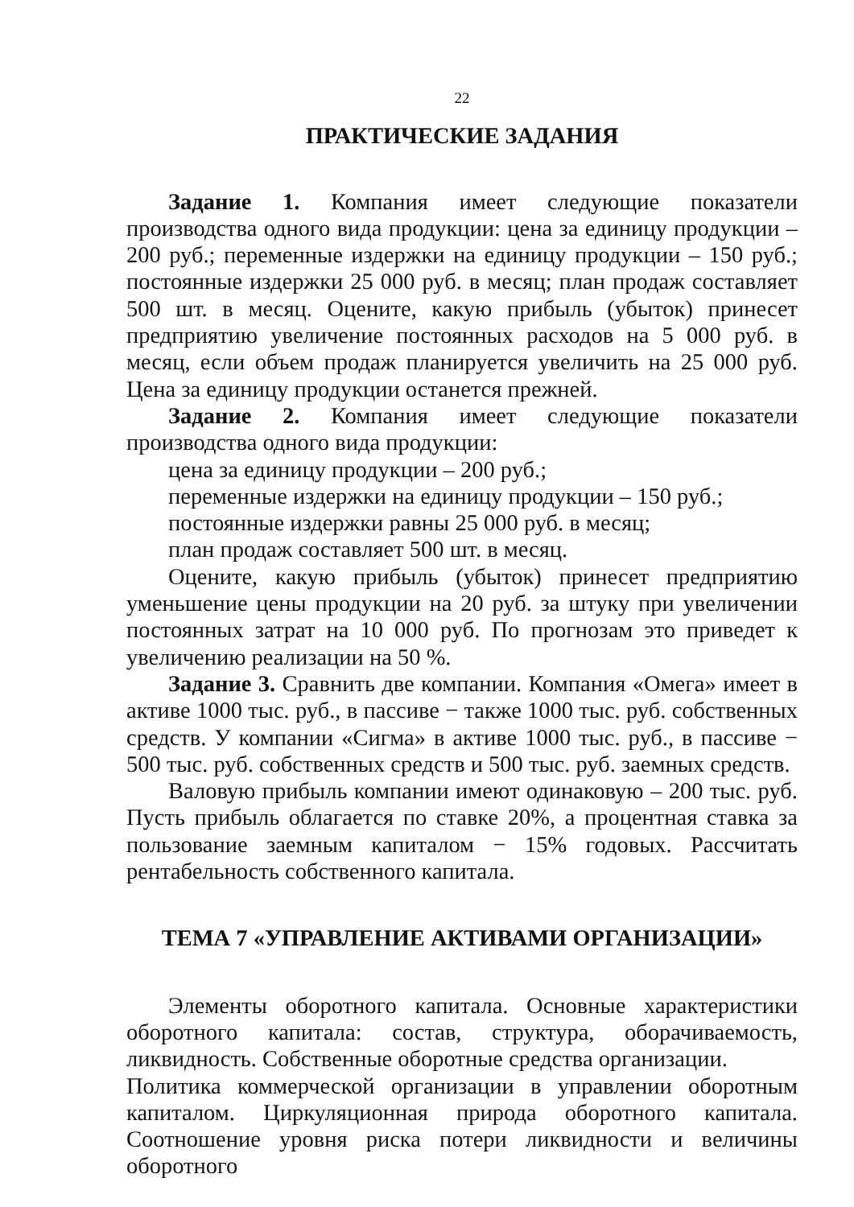22
ПРАКТИЧЕСКИЕ ЗАДАНИЯ
Задание 1. Компания имеет следующие показатели производства одного вида продукции: цена за единицу продукции – 200 руб.; переменные издержки на единицу продукции – 150 руб.; постоянные издержки 25 000 руб. в месяц; план продаж составляет 500 шт. в месяц. Оцените, какую прибыль (убыток) принесет предприятию увеличение постоянных расходов на 5 000 руб. в месяц, если объем продаж планируется увеличить на 25 000 руб. Цена за единицу продукции останется прежней.
Задание 2. Компания имеет следующие показатели производства одного вида продукции:
цена за единицу продукции – 200 руб.;
переменные издержки на единицу продукции – 150 руб.;
постоянные издержки равны 25 000 руб. в месяц;
план продаж составляет 500 шт. в месяц.
Оцените, какую прибыль (убыток) принесет предприятию уменьшение цены продукции на 20 руб. за штуку при увеличении постоянных затрат на 10 000 руб. По прогнозам это приведет к увеличению реализации на 50 %.
Задание 3. Сравнить две компании. Компания «Омега» имеет в активе 1000 тыс. руб., в пассиве − также 1000 тыс. руб. собственных средств. У компании «Сигма» в активе 1000 тыс. руб., в пассиве − 500 тыс. руб. собственных средств и 500 тыс. руб. заемных средств.
Валовую прибыль компании имеют одинаковую – 200 тыс. руб. Пусть прибыль облагается по ставке 20%, а процентная ставка за пользование заемным капиталом − 15% годовых. Рассчитать рентабельность собственного капитала.
ТЕМА 7 «УПРАВЛЕНИЕ АКТИВАМИ ОРГАНИЗАЦИИ»
Элементы оборотного капитала. Основные характеристики оборотного капитала: состав, структура, оборачиваемость, ликвидность. Собственные оборотные средства организации.
Политика коммерческой организации в управлении оборотным капиталом. Циркуляционная природа оборотного капитала. Соотношение уровня риска потери ликвидности и величины оборотного